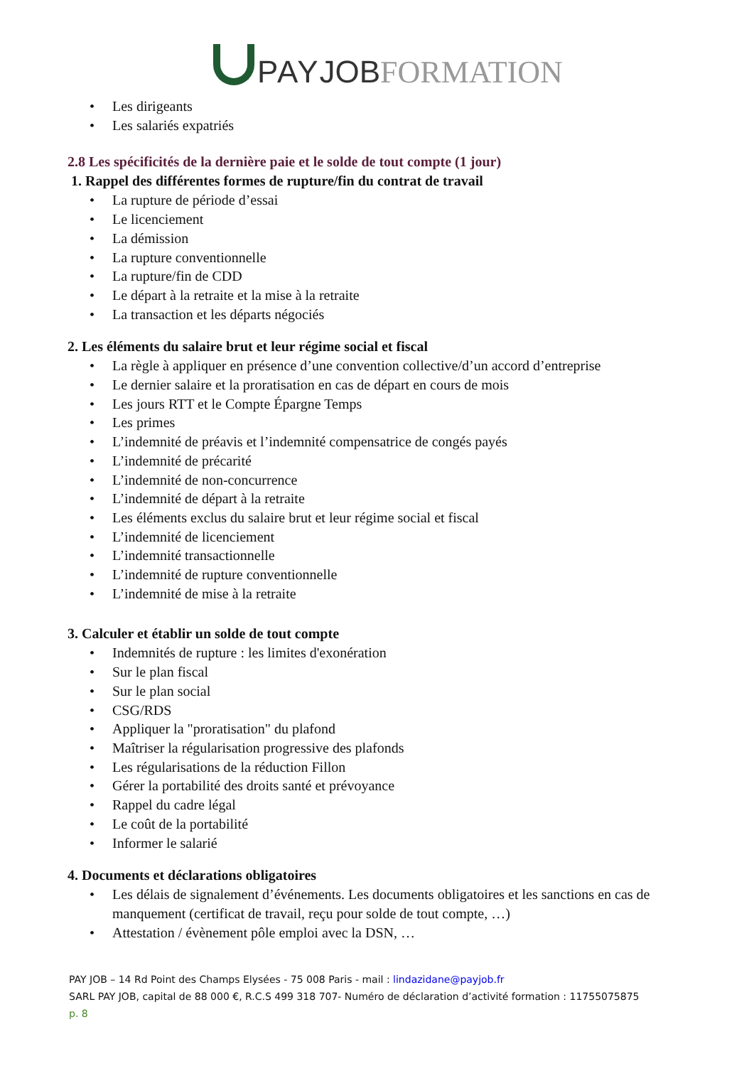PAY JOB FORMATION
• Les dirigeants
• Les salariés expatriés
2.8 Les spécificités de la dernière paie et le solde de tout compte (1 jour)
1. Rappel des différentes formes de rupture/fin du contrat de travail
• La rupture de période d’essai
• Le licenciement
• La démission
• La rupture conventionnelle
• La rupture/fin de CDD
• Le départ à la retraite et la mise à la retraite
• La transaction et les départs négociés
2. Les éléments du salaire brut et leur régime social et fiscal
• La règle à appliquer en présence d’une convention collective/d’un accord d’entreprise
• Le dernier salaire et la proratisation en cas de départ en cours de mois
• Les jours RTT et le Compte Épargne Temps
• Les primes
• L’indemnité de préavis et l’indemnité compensatrice de congés payés
• L’indemnité de précarité
• L’indemnité de non-concurrence
• L’indemnité de départ à la retraite
• Les éléments exclus du salaire brut et leur régime social et fiscal
• L’indemnité de licenciement
• L’indemnité transactionnelle
• L’indemnité de rupture conventionnelle
• L’indemnité de mise à la retraite
3. Calculer et établir un solde de tout compte
• Indemnités de rupture : les limites d'exonération
• Sur le plan fiscal
• Sur le plan social
• CSG/RDS
• Appliquer la "proratisation" du plafond
• Maîtriser la régularisation progressive des plafonds
• Les régularisations de la réduction Fillon
• Gérer la portabilité des droits santé et prévoyance
• Rappel du cadre légal
• Le coût de la portabilité
• Informer le salarié
4. Documents et déclarations obligatoires
• Les délais de signalement d’événements. Les documents obligatoires et les sanctions en cas de manquement (certificat de travail, reçu pour solde de tout compte, …)
• Attestation / évènement pôle emploi avec la DSN, …
PAY JOB – 14 Rd Point des Champs Elysées - 75 008 Paris - mail : lindazidane@payjob.fr
SARL PAY JOB, capital de 88 000 €, R.C.S 499 318 707- Numéro de déclaration d’activité formation : 11755075875
p. 8